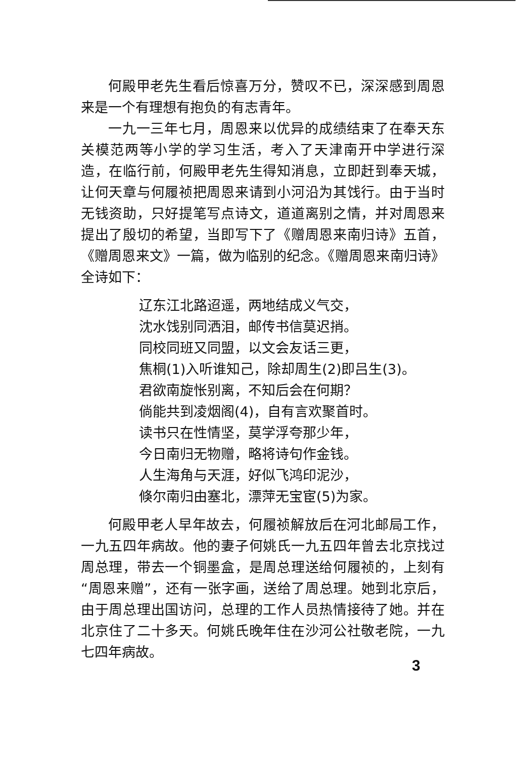何殿甲老先生看后惊喜万分，赞叹不已，深深感到周恩来是一个有理想有抱负的有志青年。
一九一三年七月，周恩来以优异的成绩结束了在奉天东关模范两等小学的学习生活，考入了天津南开中学进行深造，在临行前，何殿甲老先生得知消息，立即赶到奉天城，让何天章与何履祯把周恩来请到小河沿为其饯行。由于当时无钱资助，只好提笔写点诗文，道道离别之情，并对周恩来提出了殷切的希望，当即写下了《赠周恩来南归诗》五首，《赠周恩来文》一篇，做为临别的纪念。《赠周恩来南归诗》全诗如下：
辽东江北路迢遥，两地结成义气交，
沈水饯别同洒泪，邮传书信莫迟捎。
同校同班又同盟，以文会友话三更，
焦桐(1)入听谁知己，除却周生(2)即吕生(3)。
君欲南旋怅别离，不知后会在何期？
倘能共到凌烟阁(4)，自有言欢聚首时。
读书只在性情坚，莫学浮夸那少年，
今日南归无物赠，略将诗句作金钱。
人生海角与天涯，好似飞鸿印泥沙，
倏尔南归由塞北，漂萍无宝宦(5)为家。
何殿甲老人早年故去，何履祯解放后在河北邮局工作，一九五四年病故。他的妻子何姚氏一九五四年曾去北京找过周总理，带去一个铜墨盒，是周总理送给何履祯的，上刻有“周恩来赠”，还有一张字画，送给了周总理。她到北京后，由于周总理出国访问，总理的工作人员热情接待了她。并在北京住了二十多天。何姚氏晚年住在沙河公社敬老院，一九七四年病故。
3